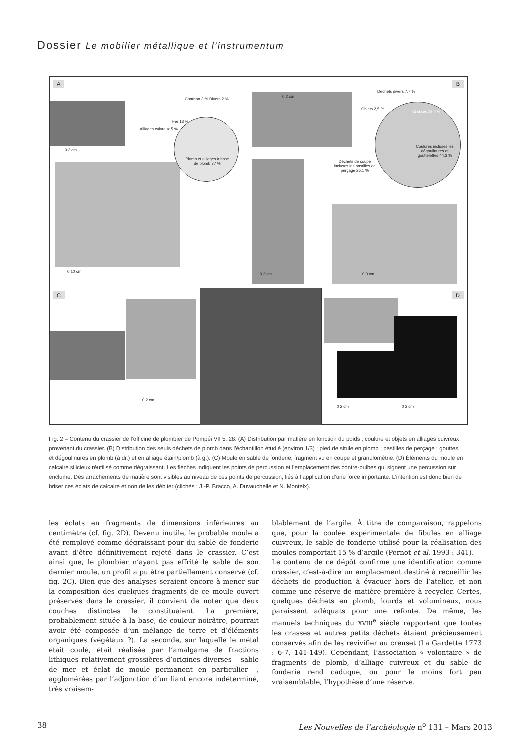Dossier Le mobilier métallique et l’instrumentum
A
Charbon 3 % Divers 2 %
Fer 13 %
Alliages cuivreux 5 %
Plomb et alliages à base de plomb 77 %
0 3 cm
0 10 cm
B
Déchets divers 7,7 %
Objets 2,5 %
Crasses 19,4 %
Coulures incluses les dégoulinures et gouttelettes 44,3 %
Déchets de coupe incluses les pastilles de perçage 26,1 %
0 2 cm
0 2 cm 0 3 cm
C
0 2 cm
D
0 2 cm 0 2 cm
Fig. 2 – Contenu du crassier de l’officine de plombier de Pompéi VII 5, 28. (A) Distribution par matière en fonction du poids ; coulure et objets en alliages cuivreux provenant du crassier. (B) Distribution des seuls déchets de plomb dans l’échantillon étudié (environ 1/3) ; pied de situle en plomb ; pastilles de perçage ; gouttes et dégoulinures en plomb (à dr.) et en alliage étain/plomb (à g.). (C) Moule en sable de fonderie, fragment vu en coupe et granulométrie. (D) Éléments du moule en calcaire silicieux réutilisé comme dégraissant. Les flèches indiquent les points de percussion et l’emplacement des contre-bulbes qui signent une percussion sur enclume. Des arrachements de matière sont visibles au niveau de ces points de percussion, liés à l’application d’une force importante. L’intention est donc bien de briser ces éclats de calcaire et non de les débiter (clichés : J.-P. Bracco, A. Duvauchelle et N. Monteix).
les éclats en fragments de dimensions inférieures au centimètre (cf. fig. 2D). Devenu inutile, le probable moule a été remployé comme dégraissant pour du sable de fonderie avant d’être définitivement rejeté dans le crassier. C’est ainsi que, le plombier n’ayant pas effrité le sable de son dernier moule, un profil a pu être partiellement conservé (cf. fig. 2C). Bien que des analyses seraient encore à mener sur la composition des quelques fragments de ce moule ouvert préservés dans le crassier, il convient de noter que deux couches distinctes le constituaient. La première, probablement située à la base, de couleur noirâtre, pourrait avoir été composée d’un mélange de terre et d’éléments organiques (végétaux ?). La seconde, sur laquelle le métal était coulé, était réalisée par l’amalgame de fractions lithiques relativement grossières d’origines diverses – sable de mer et éclat de moule permanent en particulier –, agglomérées par l’adjonction d’un liant encore indéterminé, très vraisem-
blablement de l’argile. À titre de comparaison, rappelons que, pour la coulée expérimentale de fibules en alliage cuivreux, le sable de fonderie utilisé pour la réalisation des moules comportait 15 % d’argile (Pernot et al. 1993 : 341).
Le contenu de ce dépôt confirme une identification comme crassier, c’est-à-dire un emplacement destiné à recueillir les déchets de production à évacuer hors de l’atelier, et non comme une réserve de matière première à recycler. Certes, quelques déchets en plomb, lourds et volumineux, nous paraissent adéquats pour une refonte. De même, les manuels techniques du XVIII<sup>e</sup> siècle rapportent que toutes les crasses et autres petits déchets étaient précieusement conservés afin de les revivifier au creuset (La Gardette 1773 : 6-7, 141-149). Cependant, l’association « volontaire » de fragments de plomb, d’alliage cuivreux et du sable de fonderie rend caduque, ou pour le moins fort peu vraisemblable, l’hypothèse d’une réserve.
38 Les Nouvelles de l’archéologie n<sup>o</sup> 131 – Mars 2013